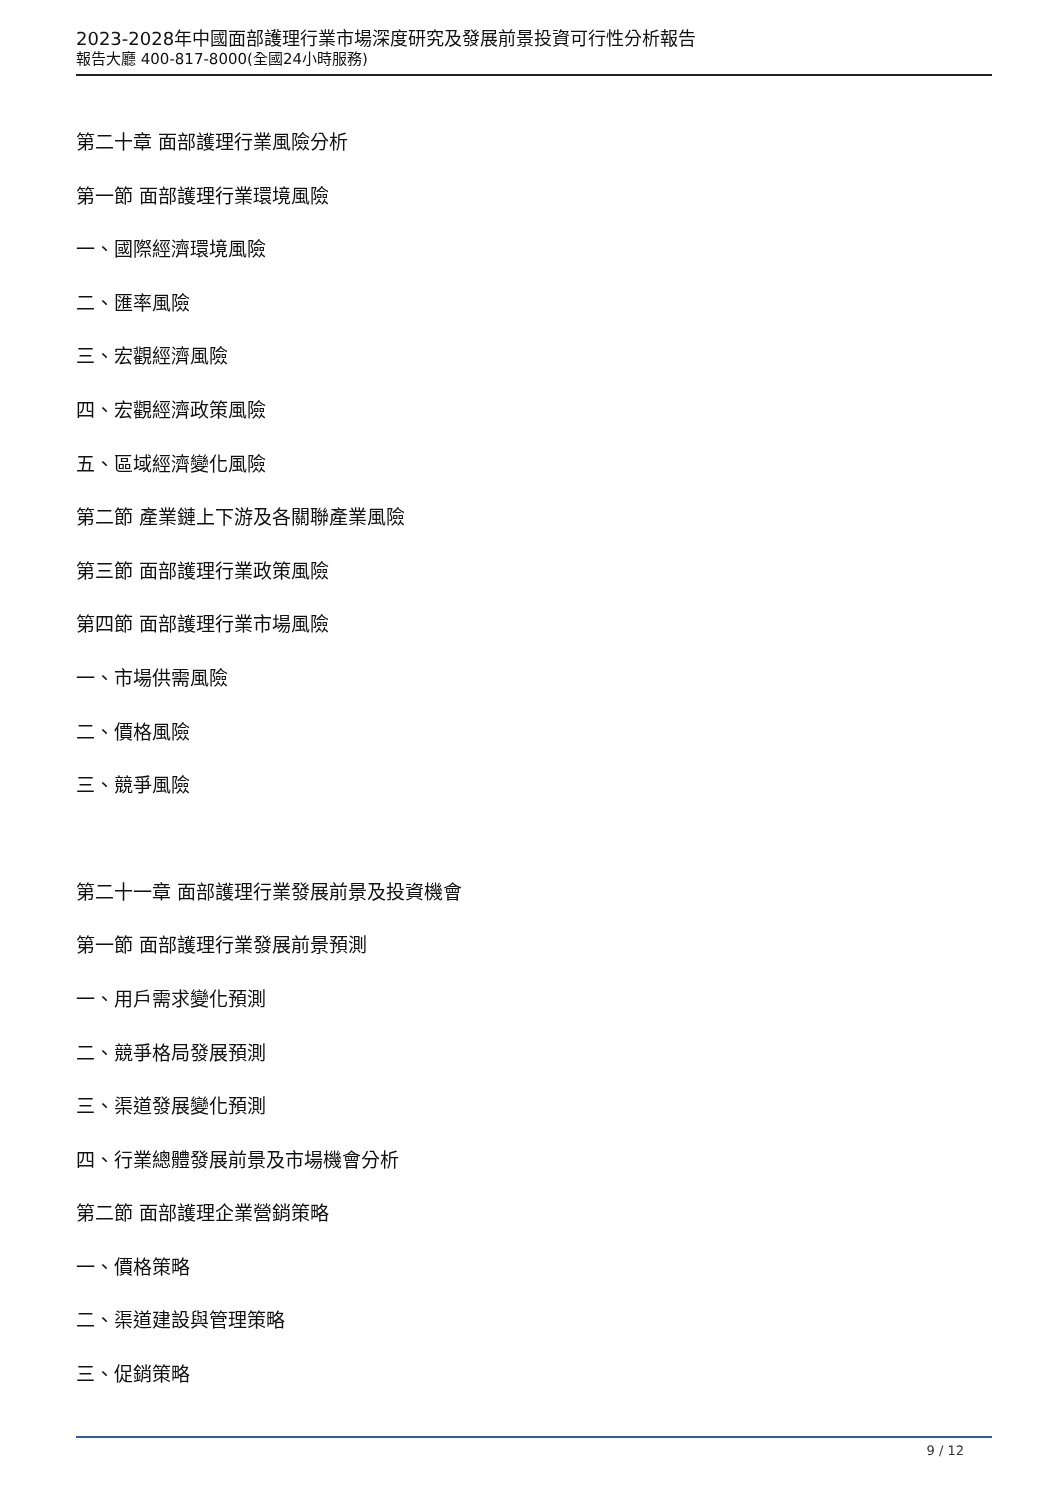2023-2028年中國面部護理行業市場深度研究及發展前景投資可行性分析報告
報告大廳 400-817-8000(全國24小時服務)
第二十章 面部護理行業風險分析
第一節 面部護理行業環境風險
一、國際經濟環境風險
二、匯率風險
三、宏觀經濟風險
四、宏觀經濟政策風險
五、區域經濟變化風險
第二節 產業鏈上下游及各關聯產業風險
第三節 面部護理行業政策風險
第四節 面部護理行業市場風險
一、市場供需風險
二、價格風險
三、競爭風險
第二十一章 面部護理行業發展前景及投資機會
第一節 面部護理行業發展前景預測
一、用戶需求變化預測
二、競爭格局發展預測
三、渠道發展變化預測
四、行業總體發展前景及市場機會分析
第二節 面部護理企業營銷策略
一、價格策略
二、渠道建設與管理策略
三、促銷策略
9 / 12